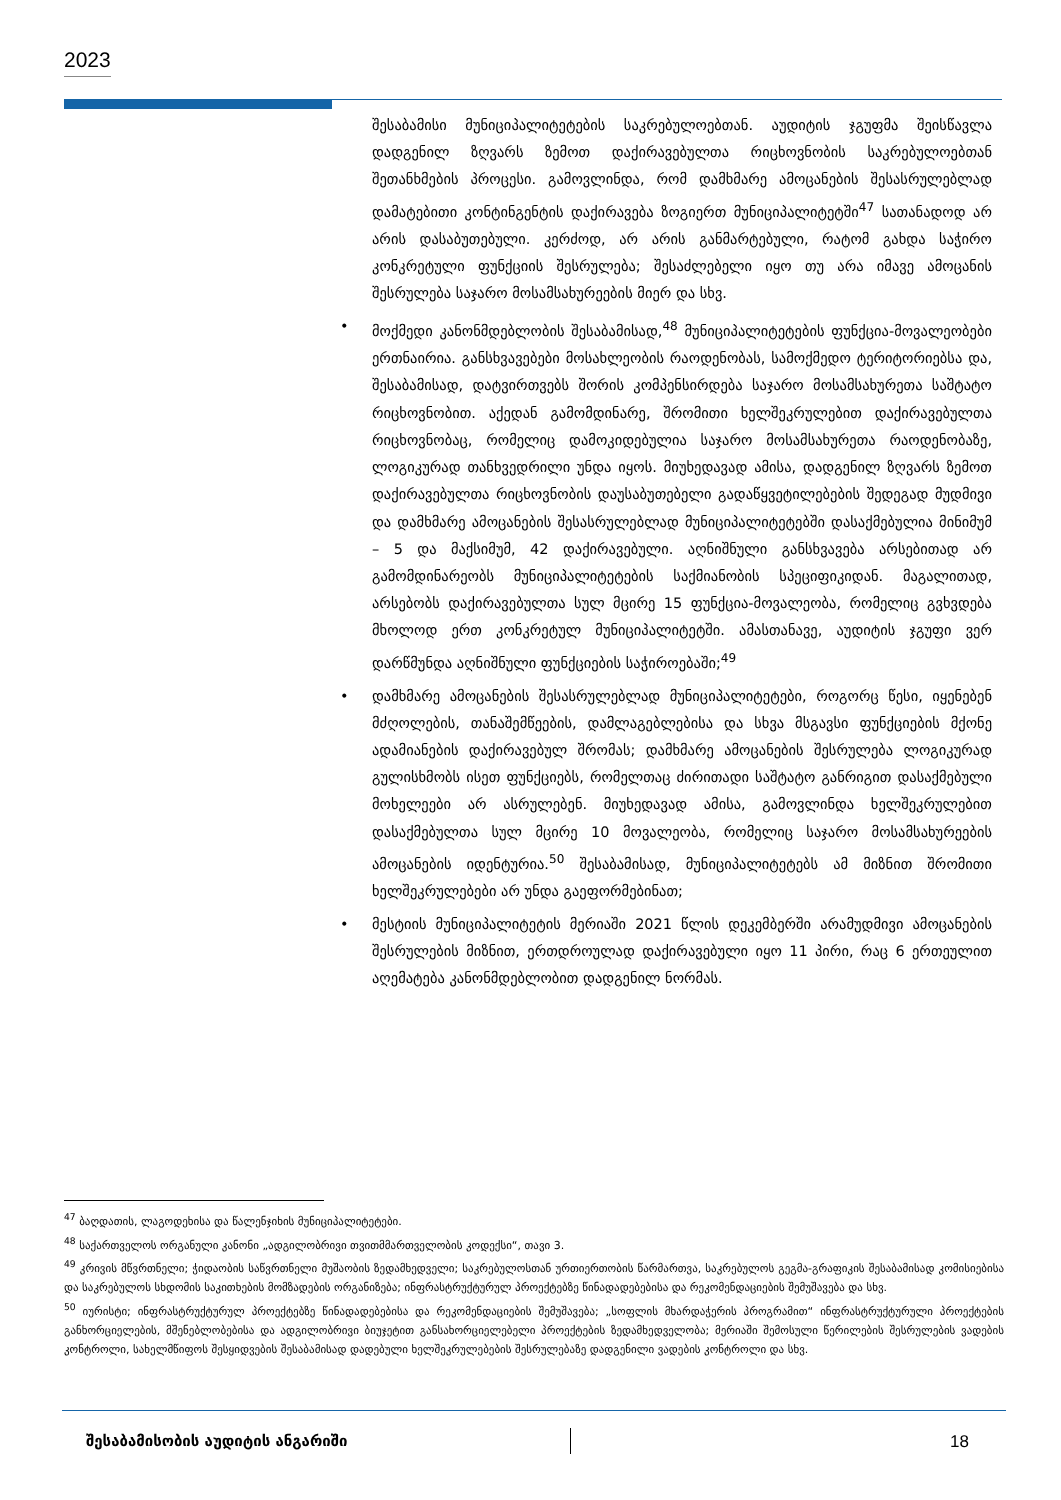2023
შესაბამისი მუნიციპალიტეტების საკრებულოებთან. აუდიტის ჯგუფმა შეისწავლა დადგენილ ზღვარს ზემოთ დაქირავებულთა რიცხოვნობის საკრებულოებთან შეთანხმების პროცესი. გამოვლინდა, რომ დამხმარე ამოცანების შესასრულებლად დამატებითი კონტინგენტის დაქირავება ზოგიერთ მუნიციპალიტეტში<sup>47</sup> სათანადოდ არ არის დასაბუთებული. კერძოდ, არ არის განმარტებული, რატომ გახდა საჭირო კონკრეტული ფუნქციის შესრულება; შესაძლებელი იყო თუ არა იმავე ამოცანის შესრულება საჯარო მოსამსახურეების მიერ და სხვ.
• მოქმედი კანონმდებლობის შესაბამისად,<sup>48</sup> მუნიციპალიტეტების ფუნქცია-მოვალეობები ერთნაირია. განსხვავებები მოსახლეობის რაოდენობას, სამოქმედო ტერიტორიებსა და, შესაბამისად, დატვირთვებს შორის კომპენსირდება საჯარო მოსამსახურეთა საშტატო რიცხოვნობით. აქედან გამომდინარე, შრომითი ხელშეკრულებით დაქირავებულთა რიცხოვნობაც, რომელიც დამოკიდებულია საჯარო მოსამსახურეთა რაოდენობაზე, ლოგიკურად თანხვედრილი უნდა იყოს. მიუხედავად ამისა, დადგენილ ზღვარს ზემოთ დაქირავებულთა რიცხოვნობის დაუსაბუთებელი გადაწყვეტილებების შედეგად მუდმივი და დამხმარე ამოცანების შესასრულებლად მუნიციპალიტეტებში დასაქმებულია მინიმუმ – 5 და მაქსიმუმ, 42 დაქირავებული. აღნიშნული განსხვავება არსებითად არ გამომდინარეობს მუნიციპალიტეტების საქმიანობის სპეციფიკიდან. მაგალითად, არსებობს დაქირავებულთა სულ მცირე 15 ფუნქცია-მოვალეობა, რომელიც გვხვდება მხოლოდ ერთ კონკრეტულ მუნიციპალიტეტში. ამასთანავე, აუდიტის ჯგუფი ვერ დარწმუნდა აღნიშნული ფუნქციების საჭიროებაში;<sup>49</sup>
• დამხმარე ამოცანების შესასრულებლად მუნიციპალიტეტები, როგორც წესი, იყენებენ მძღოლების, თანაშემწეების, დამლაგებლებისა და სხვა მსგავსი ფუნქციების მქონე ადამიანების დაქირავებულ შრომას; დამხმარე ამოცანების შესრულება ლოგიკურად გულისხმობს ისეთ ფუნქციებს, რომელთაც ძირითადი საშტატო განრიგით დასაქმებული მოხელეები არ ასრულებენ. მიუხედავად ამისა, გამოვლინდა ხელშეკრულებით დასაქმებულთა სულ მცირე 10 მოვალეობა, რომელიც საჯარო მოსამსახურეების ამოცანების იდენტურია.<sup>50</sup> შესაბამისად, მუნიციპალიტეტებს ამ მიზნით შრომითი ხელშეკრულებები არ უნდა გაეფორმებინათ;
• მესტიის მუნიციპალიტეტის მერიაში 2021 წლის დეკემბერში არამუდმივი ამოცანების შესრულების მიზნით, ერთდროულად დაქირავებული იყო 11 პირი, რაც 6 ერთეულით აღემატება კანონმდებლობით დადგენილ ნორმას.
<sup>47</sup> ბაღდათის, ლაგოდეხისა და წალენჯიხის მუნიციპალიტეტები.
<sup>48</sup> საქართველოს ორგანული კანონი „ადგილობრივი თვითმმართველობის კოდექსი“, თავი 3.
<sup>49</sup> კრივის მწვრთნელი; ჭიდაობის საწვრთნელი მუშაობის ზედამხედველი; საკრებულოსთან ურთიერთობის წარმართვა, საკრებულოს გეგმა-გრაფიკის შესაბამისად კომისიებისა და საკრებულოს სხდომის საკითხების მომზადების ორგანიზება; ინფრასტრუქტურულ პროექტებზე წინადადებებისა და რეკომენდაციების შემუშავება და სხვ.
<sup>50</sup> იურისტი; ინფრასტრუქტურულ პროექტებზე წინადადებებისა და რეკომენდაციების შემუშავება; „სოფლის მხარდაჭერის პროგრამით“ ინფრასტრუქტურული პროექტების განხორციელების, მშენებლობებისა და ადგილობრივი ბიუჯეტით განსახორციელებელი პროექტების ზედამხედველობა; მერიაში შემოსული წერილების შესრულების ვადების კონტროლი, სახელმწიფოს შესყიდვების შესაბამისად დადებული ხელშეკრულებების შესრულებაზე დადგენილი ვადების კონტროლი და სხვ.
შესაბამისობის აუდიტის ანგარიში 18